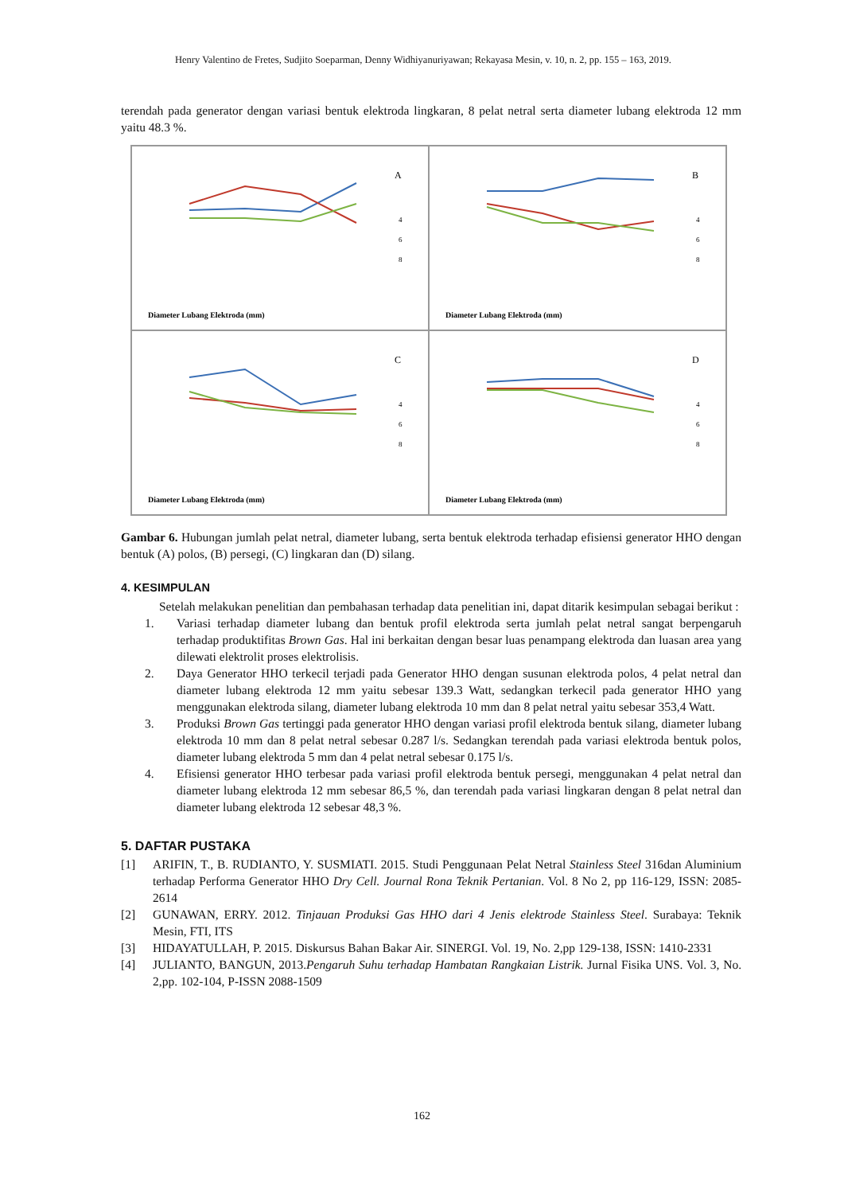Henry Valentino de Fretes, Sudjito Soeparman, Denny Widhiyanuriyawan; Rekayasa Mesin, v. 10, n. 2, pp. 155 – 163, 2019.
terendah pada generator dengan variasi bentuk elektroda lingkaran, 8 pelat netral serta diameter lubang elektroda 12 mm yaitu 48.3 %.
A
Diameter Lubang Elektroda (mm)
4
6
8
B
Diameter Lubang Elektroda (mm)
4
6
8
C
Diameter Lubang Elektroda (mm)
4
6
8
D
Diameter Lubang Elektroda (mm)
4
6
8
Gambar 6. Hubungan jumlah pelat netral, diameter lubang, serta bentuk elektroda terhadap efisiensi generator HHO dengan bentuk (A) polos, (B) persegi, (C) lingkaran dan (D) silang.
4. KESIMPULAN
Setelah melakukan penelitian dan pembahasan terhadap data penelitian ini, dapat ditarik kesimpulan sebagai berikut :
1. Variasi terhadap diameter lubang dan bentuk profil elektroda serta jumlah pelat netral sangat berpengaruh terhadap produktifitas Brown Gas. Hal ini berkaitan dengan besar luas penampang elektroda dan luasan area yang dilewati elektrolit proses elektrolisis.
2. Daya Generator HHO terkecil terjadi pada Generator HHO dengan susunan elektroda polos, 4 pelat netral dan diameter lubang elektroda 12 mm yaitu sebesar 139.3 Watt, sedangkan terkecil pada generator HHO yang menggunakan elektroda silang, diameter lubang elektroda 10 mm dan 8 pelat netral yaitu sebesar 353,4 Watt.
3. Produksi Brown Gas tertinggi pada generator HHO dengan variasi profil elektroda bentuk silang, diameter lubang elektroda 10 mm dan 8 pelat netral sebesar 0.287 l/s. Sedangkan terendah pada variasi elektroda bentuk polos, diameter lubang elektroda 5 mm dan 4 pelat netral sebesar 0.175 l/s.
4. Efisiensi generator HHO terbesar pada variasi profil elektroda bentuk persegi, menggunakan 4 pelat netral dan diameter lubang elektroda 12 mm sebesar 86,5 %, dan terendah pada variasi lingkaran dengan 8 pelat netral dan diameter lubang elektroda 12 sebesar 48,3 %.
5. DAFTAR PUSTAKA
[1] ARIFIN, T., B. RUDIANTO, Y. SUSMIATI. 2015. Studi Penggunaan Pelat Netral Stainless Steel 316dan Aluminium terhadap Performa Generator HHO Dry Cell. Journal Rona Teknik Pertanian. Vol. 8 No 2, pp 116-129, ISSN: 2085-2614
[2] GUNAWAN, ERRY. 2012. Tinjauan Produksi Gas HHO dari 4 Jenis elektrode Stainless Steel. Surabaya: Teknik Mesin, FTI, ITS
[3] HIDAYATULLAH, P. 2015. Diskursus Bahan Bakar Air. SINERGI. Vol. 19, No. 2,pp 129-138, ISSN: 1410-2331
[4] JULIANTO, BANGUN, 2013.Pengaruh Suhu terhadap Hambatan Rangkaian Listrik. Jurnal Fisika UNS. Vol. 3, No. 2,pp. 102-104, P-ISSN 2088-1509
162